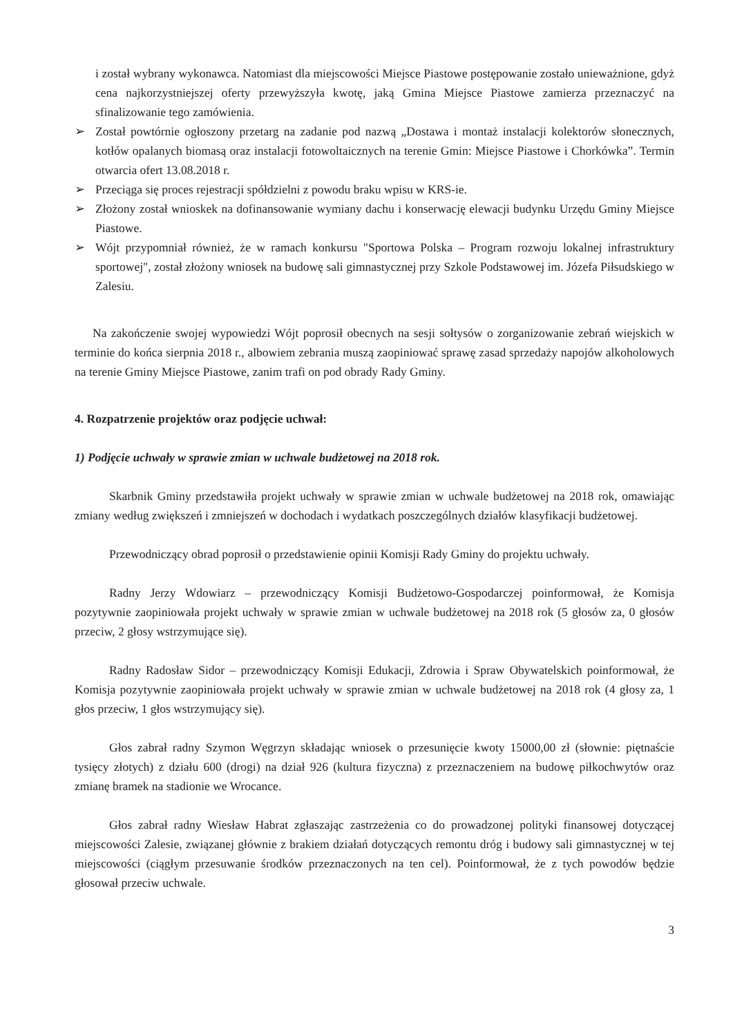i został wybrany wykonawca. Natomiast dla miejscowości Miejsce Piastowe postępowanie zostało unieważnione, gdyż cena najkorzystniejszej oferty przewyższyła kwotę, jaką Gmina Miejsce Piastowe zamierza przeznaczyć na sfinalizowanie tego zamówienia.
➢ Został powtórnie ogłoszony przetarg na zadanie pod nazwą „Dostawa i montaż instalacji kolektorów słonecznych, kotłów opalanych biomasą oraz instalacji fotowoltaicznych na terenie Gmin: Miejsce Piastowe i Chorkówka”. Termin otwarcia ofert 13.08.2018 r.
➢ Przeciąga się proces rejestracji spółdzielni z powodu braku wpisu w KRS-ie.
➢ Złożony został wnioskek na dofinansowanie wymiany dachu i konserwację elewacji budynku Urzędu Gminy Miejsce Piastowe.
➢ Wójt przypomniał również, że w ramach konkursu "Sportowa Polska – Program rozwoju lokalnej infrastruktury sportowej", został złożony wniosek na budowę sali gimnastycznej przy Szkole Podstawowej im. Józefa Piłsudskiego w Zalesiu.
Na zakończenie swojej wypowiedzi Wójt poprosił obecnych na sesji sołtysów o zorganizowanie zebrań wiejskich w terminie do końca sierpnia 2018 r., albowiem zebrania muszą zaopiniować sprawę zasad sprzedaży napojów alkoholowych na terenie Gminy Miejsce Piastowe, zanim trafi on pod obrady Rady Gminy.
4. Rozpatrzenie projektów oraz podjęcie uchwał:
1) Podjęcie uchwały w sprawie zmian w uchwale budżetowej na 2018 rok.
Skarbnik Gminy przedstawiła projekt uchwały w sprawie zmian w uchwale budżetowej na 2018 rok, omawiając zmiany według zwiększeń i zmniejszeń w dochodach i wydatkach poszczególnych działów klasyfikacji budżetowej.
Przewodniczący obrad poprosił o przedstawienie opinii Komisji Rady Gminy do projektu uchwały.
Radny Jerzy Wdowiarz – przewodniczący Komisji Budżetowo-Gospodarczej poinformował, że Komisja pozytywnie zaopiniowała projekt uchwały w sprawie zmian w uchwale budżetowej na 2018 rok (5 głosów za, 0 głosów przeciw, 2 głosy wstrzymujące się).
Radny Radosław Sidor – przewodniczący Komisji Edukacji, Zdrowia i Spraw Obywatelskich poinformował, że Komisja pozytywnie zaopiniowała projekt uchwały w sprawie zmian w uchwale budżetowej na 2018 rok (4 głosy za, 1 głos przeciw, 1 głos wstrzymujący się).
Głos zabrał radny Szymon Węgrzyn składając wniosek o przesunięcie kwoty 15000,00 zł (słownie: piętnaście tysięcy złotych) z działu 600 (drogi) na dział 926 (kultura fizyczna) z przeznaczeniem na budowę piłkochwytów oraz zmianę bramek na stadionie we Wrocance.
Głos zabrał radny Wiesław Habrat zgłaszając zastrzeżenia co do prowadzonej polityki finansowej dotyczącej miejscowości Zalesie, związanej głównie z brakiem działań dotyczących remontu dróg i budowy sali gimnastycznej w tej miejscowości (ciągłym przesuwanie środków przeznaczonych na ten cel). Poinformował, że z tych powodów będzie głosował przeciw uchwale.
3